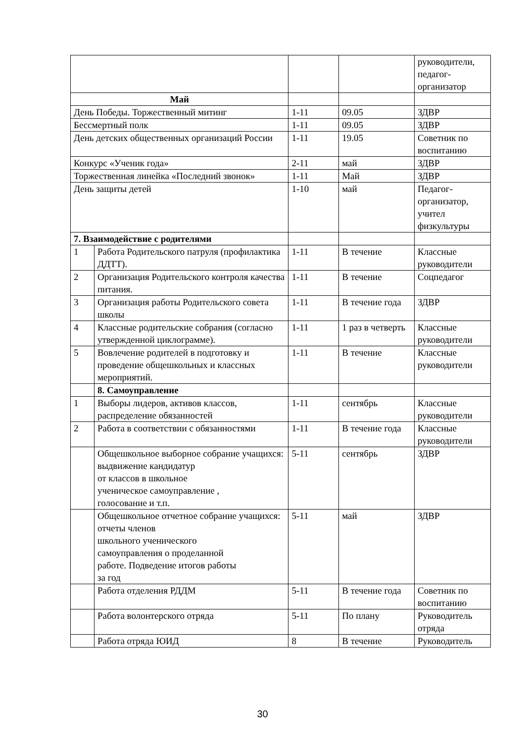| | | | | руководители, педагог-организатор |
| Май | | | | |
| День Победы. Торжественный митинг | | 1-11 | 09.05 | ЗДВР |
| Бессмертный полк | | 1-11 | 09.05 | ЗДВР |
| День детских общественных организаций России | | 1-11 | 19.05 | Советник по воспитанию |
| Конкурс «Ученик года» | | 2-11 | май | ЗДВР |
| Торжественная линейка «Последний звонок» | | 1-11 | Май | ЗДВР |
| День защиты детей | | 1-10 | май | Педагог-организатор, учител физкультуры |
| 7. Взаимодействие с родителями | | | | |
| 1 | Работа Родительского патруля (профилактика ДДТТ). | 1-11 | В течение | Классные руководители |
| 2 | Организация Родительского контроля качества питания. | 1-11 | В течение | Соцпедагог |
| 3 | Организация работы Родительского совета школы | 1-11 | В течение года | ЗДВР |
| 4 | Классные родительские собрания (согласно утвержденной циклограмме). | 1-11 | 1 раз в четверть | Классные руководители |
| 5 | Вовлечение родителей в подготовку и проведение общешкольных и классных мероприятий. | 1-11 | В течение | Классные руководители |
| | 8. Самоуправление | | | |
| 1 | Выборы лидеров, активов классов, распределение обязанностей | 1-11 | сентябрь | Классные руководители |
| 2 | Работа в соответствии с обязанностями | 1-11 | В течение года | Классные руководители |
| | Общешкольное выборное собрание учащихся: выдвижение кандидатур от классов в школьное ученическое самоуправление , голосование и т.п. | 5-11 | сентябрь | ЗДВР |
| | Общешкольное отчетное собрание учащихся: отчеты членов школьного ученического самоуправления о проделанной работе. Подведение итогов работы за год | 5-11 | май | ЗДВР |
| | Работа отделения РДДМ | 5-11 | В течение года | Советник по воспитанию |
| | Работа волонтерского отряда | 5-11 | По плану | Руководитель отряда |
| | Работа отряда ЮИД | 8 | В течение | Руководитель |
30